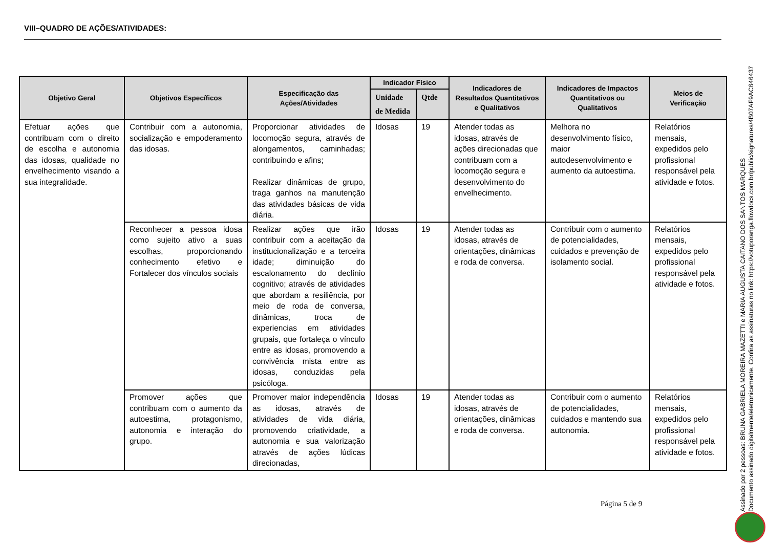VIII–QUADRO DE AÇÕES/ATIVIDADES:
| Objetivo Geral | Objetivos Específicos | Especificação das Ações/Atividades | Indicador Físico | | Indicadores de Resultados Quantitativos e Qualitativos | Indicadores de Impactos Quantitativos ou Qualitativos | Meios de Verificação |
| --- | --- | --- | --- | --- | --- | --- | --- |
| | | | Unidade de Medida | Qtde | | | |
| Efetuar ações que contribuam com o direito de escolha e autonomia das idosas, qualidade no envelhecimento visando a sua integralidade. | Contribuir com a autonomia, socialização e empoderamento das idosas. | Proporcionar atividades de locomoção segura, através de alongamentos, caminhadas; contribuindo e afins; Realizar dinâmicas de grupo, traga ganhos na manutenção das atividades básicas de vida diária. | Idosas | 19 | Atender todas as idosas, através de ações direcionadas que contribuam com a locomoção segura e desenvolvimento do envelhecimento. | Melhora no desenvolvimento físico, maior autodesenvolvimento e aumento da autoestima. | Relatórios mensais, expedidos pelo profissional responsável pela atividade e fotos. |
| | Reconhecer a pessoa idosa como sujeito ativo a suas escolhas, proporcionando conhecimento efetivo e Fortalecer dos vínculos sociais | Realizar ações que irão contribuir com a aceitação da institucionalização e a terceira idade; diminuição do escalonamento do declínio cognitivo; através de atividades que abordam a resiliência, por meio de roda de conversa, dinâmicas, troca de experiencias em atividades grupais, que fortaleça o vínculo entre as idosas, promovendo a convivência mista entre as idosas, conduzidas pela psicóloga. | Idosas | 19 | Atender todas as idosas, através de orientações, dinâmicas e roda de conversa. | Contribuir com o aumento de potencialidades, cuidados e prevenção de isolamento social. | Relatórios mensais, expedidos pelo profissional responsável pela atividade e fotos. |
| | Promover ações que contribuam com o aumento da autoestima, protagonismo, autonomia e interação do grupo. | Promover maior independência as idosas, através de atividades de vida diária, promovendo criatividade, a autonomia e sua valorização através de ações lúdicas direcionadas, | Idosas | 19 | Atender todas as idosas, através de orientações, dinâmicas e roda de conversa. | Contribuir com o aumento de potencialidades, cuidados e mantendo sua autonomia. | Relatórios mensais, expedidos pelo profissional responsável pela atividade e fotos. |
Página 5 de 9
Assinado por 2 pessoas: BRUNA GABRIELA MOREIRA MAZETTI e MARIA AUGUSTA CAITANO DOS SANTOS MARQUES
Documento assinado digitalmente/eletronicamente. Confira as assinaturas no link: https://votuporanga.flowdocs.com.br/public/signatures/4B07AF9AC646437